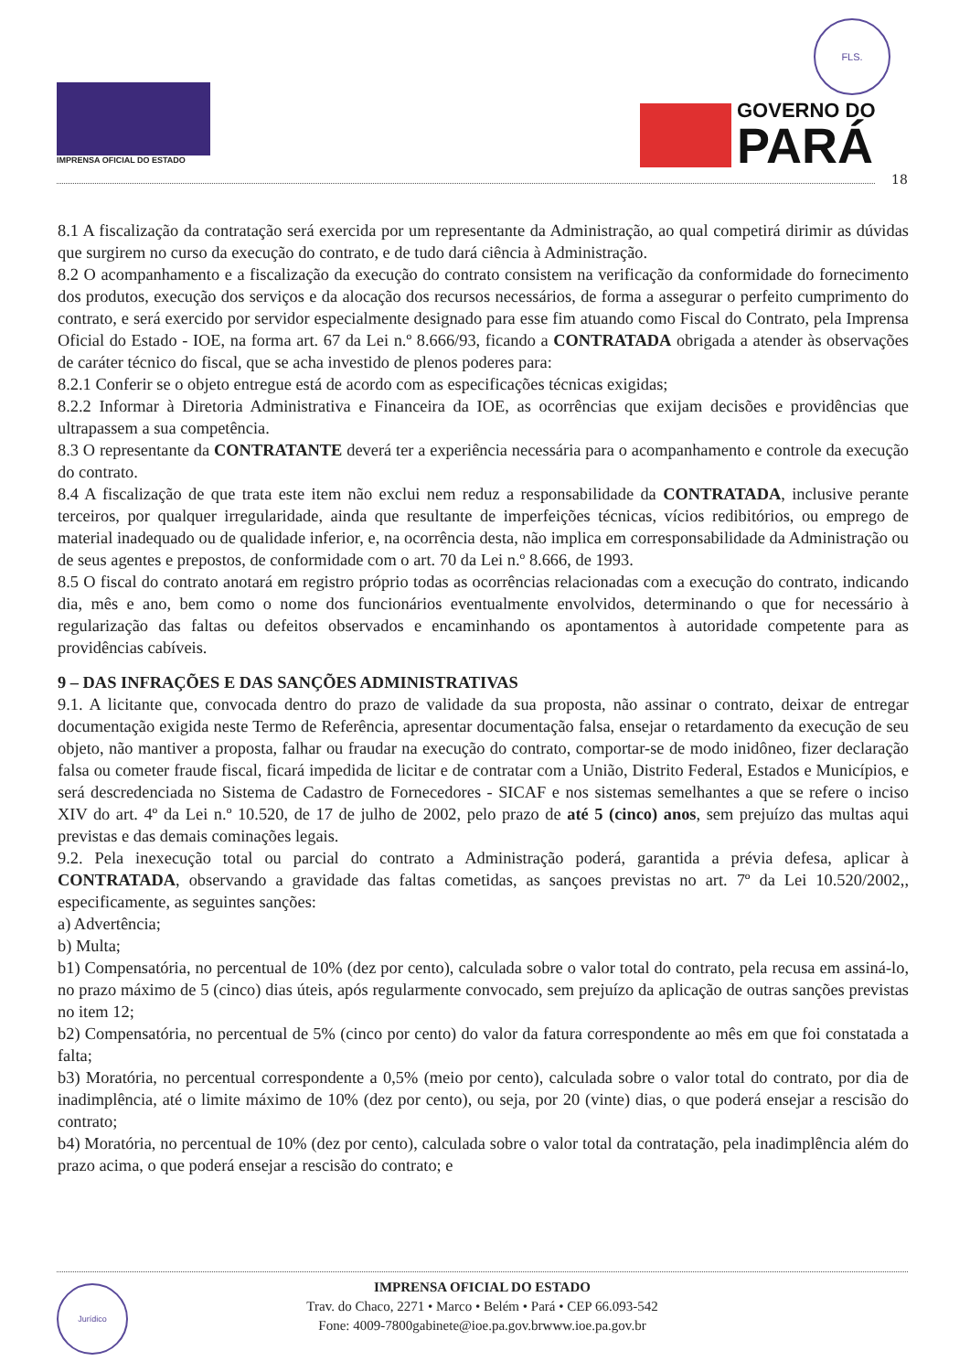IMPRENSA OFICIAL DO ESTADO
FLS.
GOVERNO DO PARÁ
18
8.1 A fiscalização da contratação será exercida por um representante da Administração, ao qual competirá dirimir as dúvidas que surgirem no curso da execução do contrato, e de tudo dará ciência à Administração.
8.2 O acompanhamento e a fiscalização da execução do contrato consistem na verificação da conformidade do fornecimento dos produtos, execução dos serviços e da alocação dos recursos necessários, de forma a assegurar o perfeito cumprimento do contrato, e será exercido por servidor especialmente designado para esse fim atuando como Fiscal do Contrato, pela Imprensa Oficial do Estado - IOE, na forma art. 67 da Lei n.º 8.666/93, ficando a CONTRATADA obrigada a atender às observações de caráter técnico do fiscal, que se acha investido de plenos poderes para:
8.2.1 Conferir se o objeto entregue está de acordo com as especificações técnicas exigidas;
8.2.2 Informar à Diretoria Administrativa e Financeira da IOE, as ocorrências que exijam decisões e providências que ultrapassem a sua competência.
8.3 O representante da CONTRATANTE deverá ter a experiência necessária para o acompanhamento e controle da execução do contrato.
8.4 A fiscalização de que trata este item não exclui nem reduz a responsabilidade da CONTRATADA, inclusive perante terceiros, por qualquer irregularidade, ainda que resultante de imperfeições técnicas, vícios redibitórios, ou emprego de material inadequado ou de qualidade inferior, e, na ocorrência desta, não implica em corresponsabilidade da Administração ou de seus agentes e prepostos, de conformidade com o art. 70 da Lei n.º 8.666, de 1993.
8.5 O fiscal do contrato anotará em registro próprio todas as ocorrências relacionadas com a execução do contrato, indicando dia, mês e ano, bem como o nome dos funcionários eventualmente envolvidos, determinando o que for necessário à regularização das faltas ou defeitos observados e encaminhando os apontamentos à autoridade competente para as providências cabíveis.
9 – DAS INFRAÇÕES E DAS SANÇÕES ADMINISTRATIVAS
9.1. A licitante que, convocada dentro do prazo de validade da sua proposta, não assinar o contrato, deixar de entregar documentação exigida neste Termo de Referência, apresentar documentação falsa, ensejar o retardamento da execução de seu objeto, não mantiver a proposta, falhar ou fraudar na execução do contrato, comportar-se de modo inidôneo, fizer declaração falsa ou cometer fraude fiscal, ficará impedida de licitar e de contratar com a União, Distrito Federal, Estados e Municípios, e será descredenciada no Sistema de Cadastro de Fornecedores - SICAF e nos sistemas semelhantes a que se refere o inciso XIV do art. 4º da Lei n.º 10.520, de 17 de julho de 2002, pelo prazo de até 5 (cinco) anos, sem prejuízo das multas aqui previstas e das demais cominações legais.
9.2. Pela inexecução total ou parcial do contrato a Administração poderá, garantida a prévia defesa, aplicar à CONTRATADA, observando a gravidade das faltas cometidas, as sançoes previstas no art. 7º da Lei 10.520/2002,, especificamente, as seguintes sanções:
a) Advertência;
b) Multa;
b1) Compensatória, no percentual de 10% (dez por cento), calculada sobre o valor total do contrato, pela recusa em assiná-lo, no prazo máximo de 5 (cinco) dias úteis, após regularmente convocado, sem prejuízo da aplicação de outras sanções previstas no item 12;
b2) Compensatória, no percentual de 5% (cinco por cento) do valor da fatura correspondente ao mês em que foi constatada a falta;
b3) Moratória, no percentual correspondente a 0,5% (meio por cento), calculada sobre o valor total do contrato, por dia de inadimplência, até o limite máximo de 10% (dez por cento), ou seja, por 20 (vinte) dias, o que poderá ensejar a rescisão do contrato;
b4) Moratória, no percentual de 10% (dez por cento), calculada sobre o valor total da contratação, pela inadimplência além do prazo acima, o que poderá ensejar a rescisão do contrato; e
Jurídico
IMPRENSA OFICIAL DO ESTADO
Trav. do Chaco, 2271 • Marco • Belém • Pará • CEP 66.093-542
Fone: 4009-7800gabinete@ioe.pa.gov.brwww.ioe.pa.gov.br